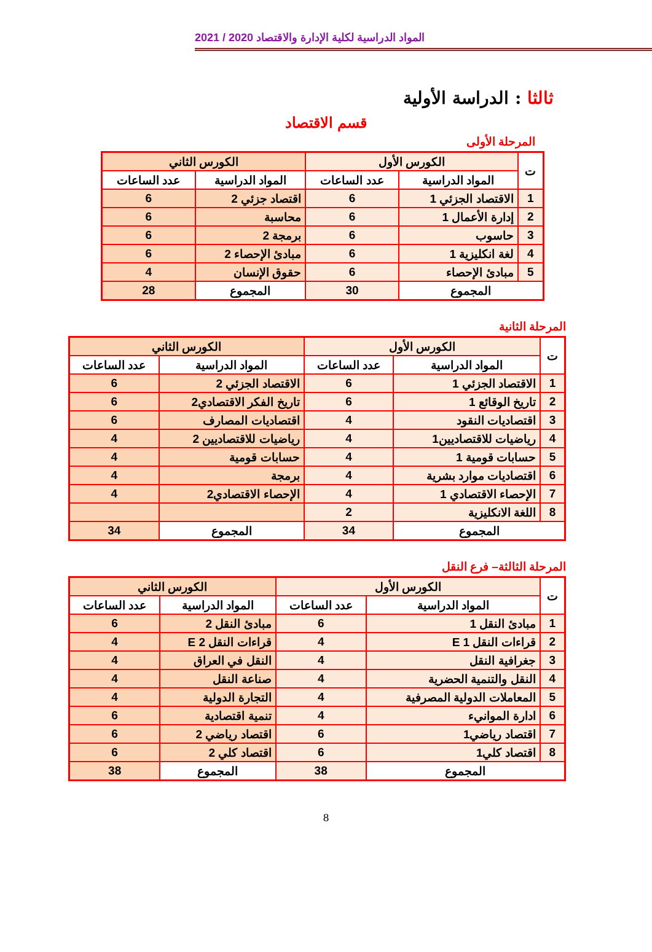المواد الدراسية لكلية الإدارة والاقتصاد 2020 / 2021
ثالثا : الدراسة الأولية
قسم الاقتصاد
المرحلة الأولى
| ت | الكورس الأول | | الكورس الثاني | |
| --- | --- | --- | --- | --- |
| | المواد الدراسية | عدد الساعات | المواد الدراسية | عدد الساعات |
| 1 | الاقتصاد الجزئي 1 | 6 | اقتصاد جزئي 2 | 6 |
| 2 | إدارة الأعمال 1 | 6 | محاسبة | 6 |
| 3 | حاسوب | 6 | برمجة 2 | 6 |
| 4 | لغة انكليزية 1 | 6 | مبادئ الإحصاء 2 | 6 |
| 5 | مبادئ الإحصاء | 6 | حقوق الإنسان | 4 |
| المجموع | | 30 | المجموع | 28 |
المرحلة الثانية
| ت | الكورس الأول | | الكورس الثاني | |
| --- | --- | --- | --- | --- |
| | المواد الدراسية | عدد الساعات | المواد الدراسية | عدد الساعات |
| 1 | الاقتصاد الجزئي 1 | 6 | الاقتصاد الجزئي 2 | 6 |
| 2 | تاريخ الوقائع 1 | 6 | تاريخ الفكر الاقتصادي2 | 6 |
| 3 | اقتصاديات النقود | 4 | اقتصاديات المصارف | 6 |
| 4 | رياضيات للاقتصاديين1 | 4 | رياضيات للاقتصاديين 2 | 4 |
| 5 | حسابات قومية 1 | 4 | حسابات قومية | 4 |
| 6 | اقتصاديات موارد بشرية | 4 | برمجة | 4 |
| 7 | الإحصاء الاقتصادي 1 | 4 | الإحصاء الاقتصادي2 | 4 |
| 8 | اللغة الانكليزية | 2 | | |
| المجموع | | 34 | المجموع | 34 |
المرحلة الثالثة– فرع النقل
| ت | الكورس الأول | | الكورس الثاني | |
| --- | --- | --- | --- | --- |
| | المواد الدراسية | عدد الساعات | المواد الدراسية | عدد الساعات |
| 1 | مبادئ النقل 1 | 6 | مبادئ النقل 2 | 6 |
| 2 | قراءات النقل E 1 | 4 | قراءات النقل E 2 | 4 |
| 3 | جغرافية النقل | 4 | النقل في العراق | 4 |
| 4 | النقل والتنمية الحضرية | 4 | صناعة النقل | 4 |
| 5 | المعاملات الدولية المصرفية | 4 | التجارة الدولية | 4 |
| 6 | ادارة الموانيء | 4 | تنمية اقتصادية | 6 |
| 7 | اقتصاد رياضي1 | 6 | اقتصاد رياضي 2 | 6 |
| 8 | اقتصاد كلي1 | 6 | اقتصاد كلي 2 | 6 |
| المجموع | | 38 | المجموع | 38 |
8